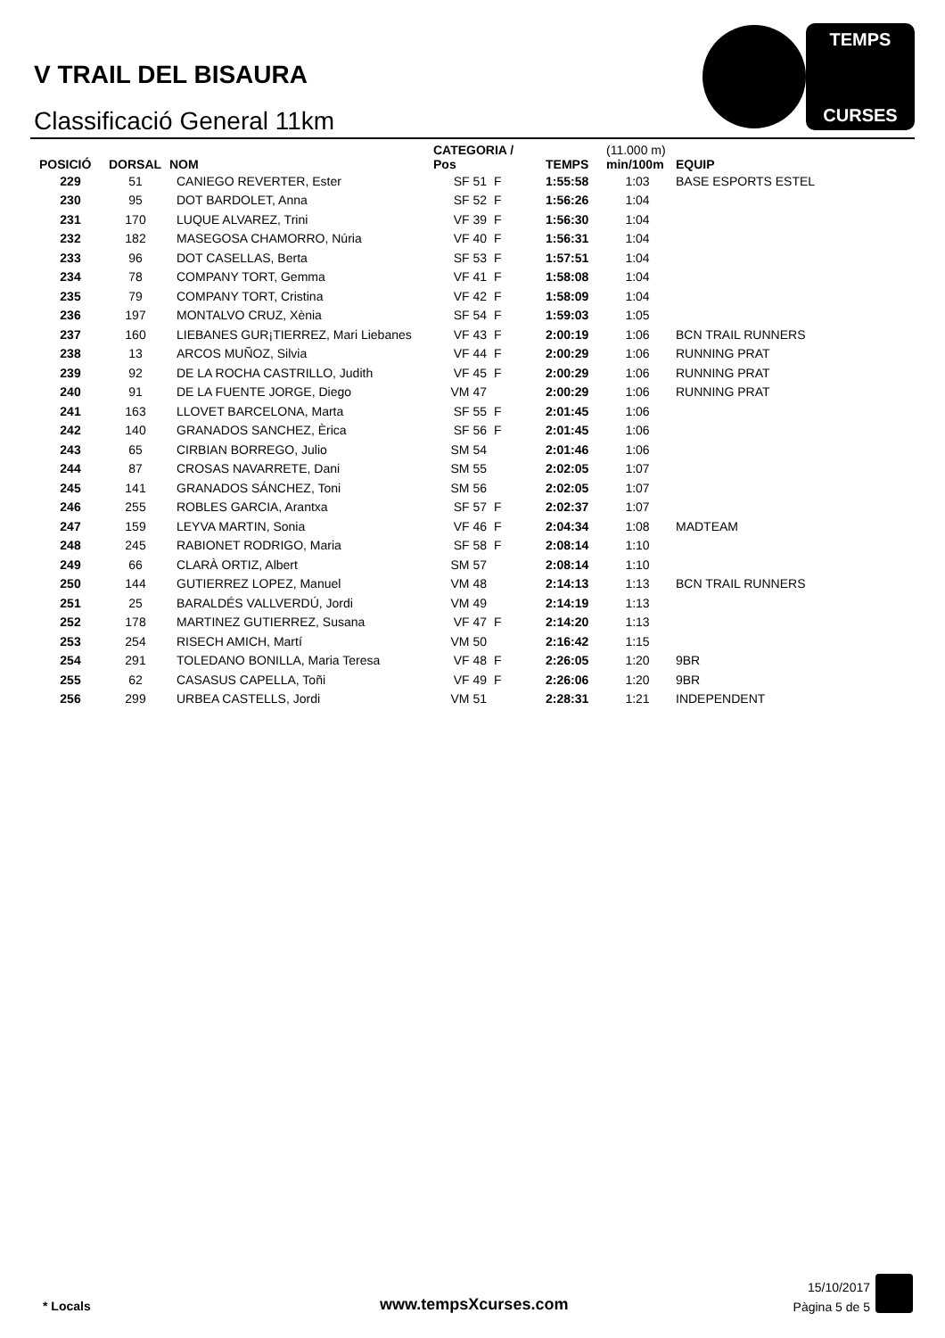V TRAIL DEL BISAURA
Classificació General 11km
TEMPS
CURSES
| POSICIÓ | DORSAL | NOM | CATEGORIA / Pos | | TEMPS | (11.000 m) min/100m | EQUIP |
| --- | --- | --- | --- | --- | --- | --- | --- |
| 229 | 51 | CANIEGO REVERTER, Ester | SF 51 | F | 1:55:58 | 1:03 | BASE ESPORTS ESTEL |
| 230 | 95 | DOT BARDOLET, Anna | SF 52 | F | 1:56:26 | 1:04 | |
| 231 | 170 | LUQUE ALVAREZ, Trini | VF 39 | F | 1:56:30 | 1:04 | |
| 232 | 182 | MASEGOSA CHAMORRO, Núria | VF 40 | F | 1:56:31 | 1:04 | |
| 233 | 96 | DOT CASELLAS, Berta | SF 53 | F | 1:57:51 | 1:04 | |
| 234 | 78 | COMPANY TORT, Gemma | VF 41 | F | 1:58:08 | 1:04 | |
| 235 | 79 | COMPANY TORT, Cristina | VF 42 | F | 1:58:09 | 1:04 | |
| 236 | 197 | MONTALVO CRUZ, Xènia | SF 54 | F | 1:59:03 | 1:05 | |
| 237 | 160 | LIEBANES GUR¡TIERREZ, Mari Liebanes | VF 43 | F | 2:00:19 | 1:06 | BCN TRAIL RUNNERS |
| 238 | 13 | ARCOS MUÑOZ, Silvia | VF 44 | F | 2:00:29 | 1:06 | RUNNING PRAT |
| 239 | 92 | DE LA ROCHA CASTRILLO, Judith | VF 45 | F | 2:00:29 | 1:06 | RUNNING PRAT |
| 240 | 91 | DE LA FUENTE JORGE, Diego | VM 47 | | 2:00:29 | 1:06 | RUNNING PRAT |
| 241 | 163 | LLOVET BARCELONA, Marta | SF 55 | F | 2:01:45 | 1:06 | |
| 242 | 140 | GRANADOS SANCHEZ, Èrica | SF 56 | F | 2:01:45 | 1:06 | |
| 243 | 65 | CIRBIAN BORREGO, Julio | SM 54 | | 2:01:46 | 1:06 | |
| 244 | 87 | CROSAS NAVARRETE, Dani | SM 55 | | 2:02:05 | 1:07 | |
| 245 | 141 | GRANADOS SÁNCHEZ, Toni | SM 56 | | 2:02:05 | 1:07 | |
| 246 | 255 | ROBLES GARCIA, Arantxa | SF 57 | F | 2:02:37 | 1:07 | |
| 247 | 159 | LEYVA MARTIN, Sonia | VF 46 | F | 2:04:34 | 1:08 | MADTEAM |
| 248 | 245 | RABIONET RODRIGO, Maria | SF 58 | F | 2:08:14 | 1:10 | |
| 249 | 66 | CLARÀ ORTIZ, Albert | SM 57 | | 2:08:14 | 1:10 | |
| 250 | 144 | GUTIERREZ LOPEZ, Manuel | VM 48 | | 2:14:13 | 1:13 | BCN TRAIL RUNNERS |
| 251 | 25 | BARALDÉS VALLVERDÚ, Jordi | VM 49 | | 2:14:19 | 1:13 | |
| 252 | 178 | MARTINEZ GUTIERREZ, Susana | VF 47 | F | 2:14:20 | 1:13 | |
| 253 | 254 | RISECH AMICH, Martí | VM 50 | | 2:16:42 | 1:15 | |
| 254 | 291 | TOLEDANO BONILLA, Maria Teresa | VF 48 | F | 2:26:05 | 1:20 | 9BR |
| 255 | 62 | CASASUS CAPELLA, Toñi | VF 49 | F | 2:26:06 | 1:20 | 9BR |
| 256 | 299 | URBEA CASTELLS, Jordi | VM 51 | | 2:28:31 | 1:21 | INDEPENDENT |
* Locals www.tempsXcurses.com
15/10/2017
Pàgina 5 de 5